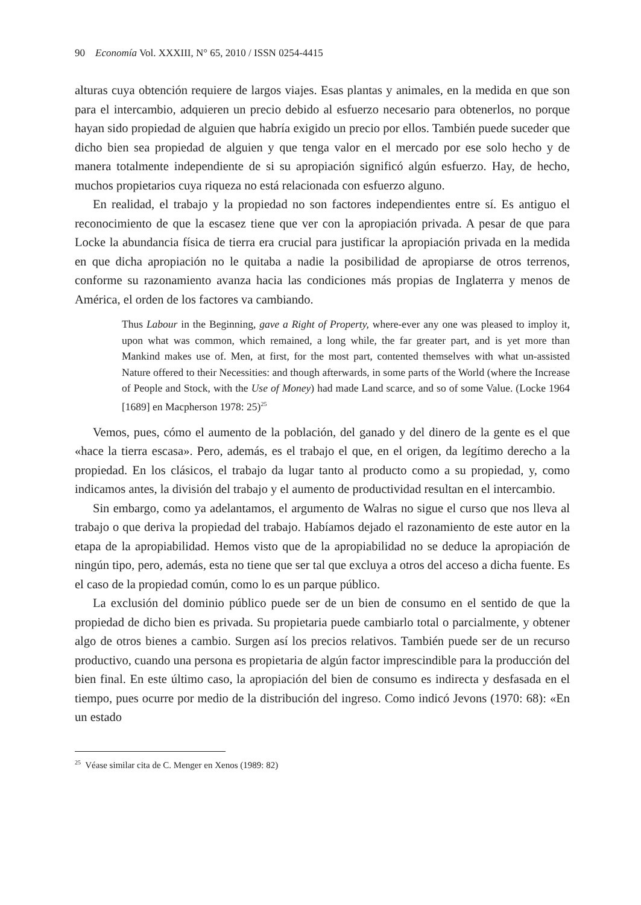90 Economía Vol. XXXIII, N° 65, 2010 / ISSN 0254-4415
alturas cuya obtención requiere de largos viajes. Esas plantas y animales, en la medida en que son para el intercambio, adquieren un precio debido al esfuerzo necesario para obtenerlos, no porque hayan sido propiedad de alguien que habría exigido un precio por ellos. También puede suceder que dicho bien sea propiedad de alguien y que tenga valor en el mercado por ese solo hecho y de manera totalmente independiente de si su apropiación significó algún esfuerzo. Hay, de hecho, muchos propietarios cuya riqueza no está relacionada con esfuerzo alguno.
En realidad, el trabajo y la propiedad no son factores independientes entre sí. Es antiguo el reconocimiento de que la escasez tiene que ver con la apropiación privada. A pesar de que para Locke la abundancia física de tierra era crucial para justificar la apropiación privada en la medida en que dicha apropiación no le quitaba a nadie la posibilidad de apropiarse de otros terrenos, conforme su razonamiento avanza hacia las condiciones más propias de Inglaterra y menos de América, el orden de los factores va cambiando.
Thus Labour in the Beginning, gave a Right of Property, where-ever any one was pleased to imploy it, upon what was common, which remained, a long while, the far greater part, and is yet more than Mankind makes use of. Men, at first, for the most part, contented themselves with what un-assisted Nature offered to their Necessities: and though afterwards, in some parts of the World (where the Increase of People and Stock, with the Use of Money) had made Land scarce, and so of some Value. (Locke 1964 [1689] en Macpherson 1978: 25)<sup>25</sup>
Vemos, pues, cómo el aumento de la población, del ganado y del dinero de la gente es el que «hace la tierra escasa». Pero, además, es el trabajo el que, en el origen, da legítimo derecho a la propiedad. En los clásicos, el trabajo da lugar tanto al producto como a su propiedad, y, como indicamos antes, la división del trabajo y el aumento de productividad resultan en el intercambio.
Sin embargo, como ya adelantamos, el argumento de Walras no sigue el curso que nos lleva al trabajo o que deriva la propiedad del trabajo. Habíamos dejado el razonamiento de este autor en la etapa de la apropiabilidad. Hemos visto que de la apropiabilidad no se deduce la apropiación de ningún tipo, pero, además, esta no tiene que ser tal que excluya a otros del acceso a dicha fuente. Es el caso de la propiedad común, como lo es un parque público.
La exclusión del dominio público puede ser de un bien de consumo en el sentido de que la propiedad de dicho bien es privada. Su propietaria puede cambiarlo total o parcialmente, y obtener algo de otros bienes a cambio. Surgen así los precios relativos. También puede ser de un recurso productivo, cuando una persona es propietaria de algún factor imprescindible para la producción del bien final. En este último caso, la apropiación del bien de consumo es indirecta y desfasada en el tiempo, pues ocurre por medio de la distribución del ingreso. Como indicó Jevons (1970: 68): «En un estado
<sup>25</sup> Véase similar cita de C. Menger en Xenos (1989: 82)